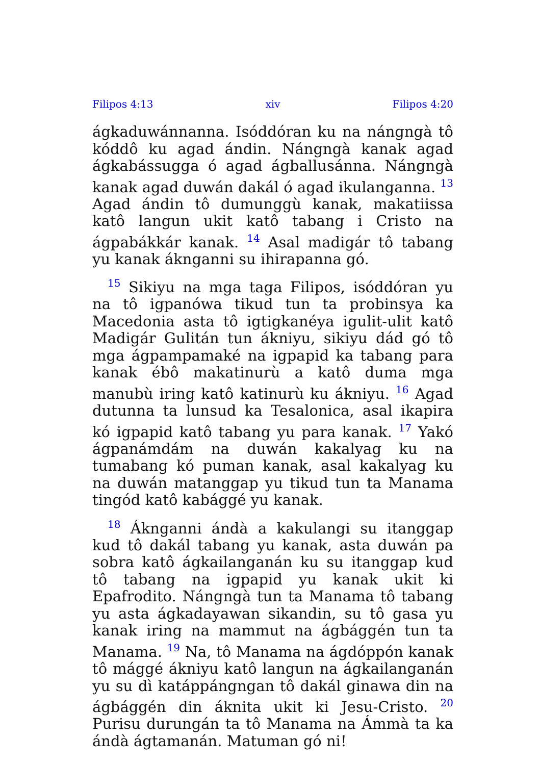Filipos 4:13 xiv Filipos 4:20
ágkaduwánnanna. Isóddóran ku na nángngà tô kóddô ku agad ándin. Nángngà kanak agad ágkabássugga ó agad ágballusánna. Nángngà kanak agad duwán dakál ó agad ikulanganna. <sup>13</sup> Agad ándin tô dumunggù kanak, makatiissa katô langun ukit katô tabang i Cristo na ágpabákkár kanak. <sup>14</sup> Asal madigár tô tabang yu kanak áknganni su ihirapanna gó.
<sup>15</sup> Sikiyu na mga taga Filipos, isóddóran yu na tô igpanówa tikud tun ta probinsya ka Macedonia asta tô igtigkanéya igulit-ulit katô Madigár Gulitán tun ákniyu, sikiyu dád gó tô mga ágpampamaké na igpapid ka tabang para kanak ébô makatinurù a katô duma mga manubù iring katô katinurù ku ákniyu. <sup>16</sup> Agad dutunna ta lunsud ka Tesalonica, asal ikapira kó igpapid katô tabang yu para kanak. <sup>17</sup> Yakó ágpanámdám na duwán kakalyag ku na tumabang kó puman kanak, asal kakalyag ku na duwán matanggap yu tikud tun ta Manama tingód katô kabággé yu kanak.
<sup>18</sup> Áknganni ándà a kakulangi su itanggap kud tô dakál tabang yu kanak, asta duwán pa sobra katô ágkailanganán ku su itanggap kud tô tabang na igpapid yu kanak ukit ki Epafrodito. Nángngà tun ta Manama tô tabang yu asta ágkadayawan sikandin, su tô gasa yu kanak iring na mammut na ágbággén tun ta Manama. <sup>19</sup> Na, tô Manama na ágdóppón kanak tô mággé ákniyu katô langun na ágkailanganán yu su dì katáppángngan tô dakál ginawa din na ágbággén din áknita ukit ki Jesu-Cristo. <sup>20</sup> Purisu durungán ta tô Manama na Ámmà ta ka ándà ágtamanán. Matuman gó ni!